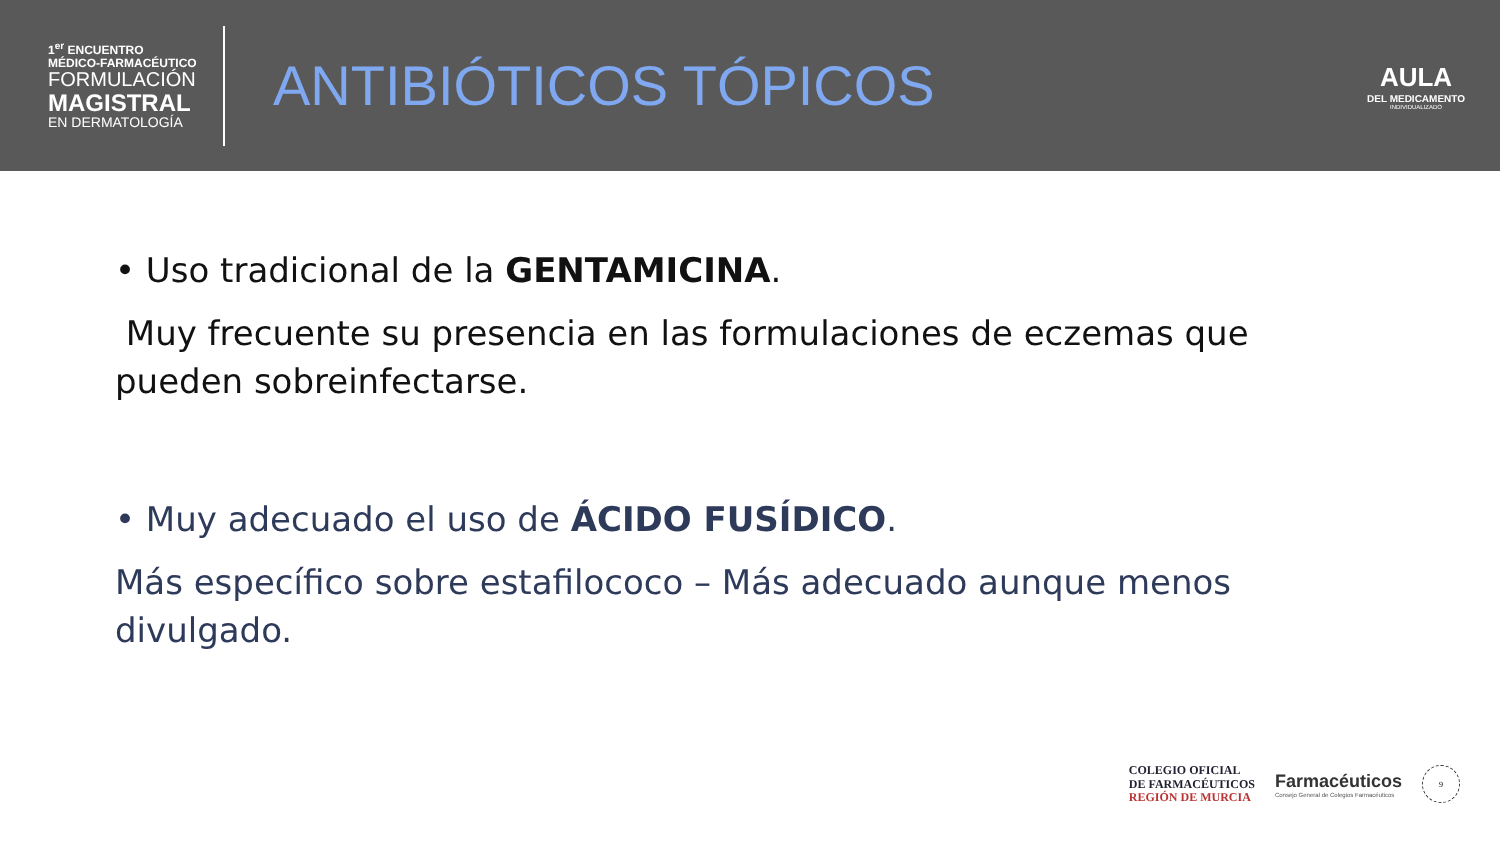1<sup>er</sup> ENCUENTRO
MÉDICO-FARMACÉUTICO
FORMULACIÓN
MAGISTRAL
EN DERMATOLOGÍA
ANTIBIÓTICOS TÓPICOS
AULA
DEL MEDICAMENTO
INDIVIDUALIZADO
• Uso tradicional de la GENTAMICINA.
Muy frecuente su presencia en las formulaciones de eczemas que pueden sobreinfectarse.
• Muy adecuado el uso de ÁCIDO FUSÍDICO.
Más específico sobre estafilococo – Más adecuado aunque menos divulgado.
COLEGIO OFICIAL
DE FARMACÉUTICOS
REGIÓN DE MURCIA
Farmacéuticos
Consejo General de Colegios Farmacéuticos
9